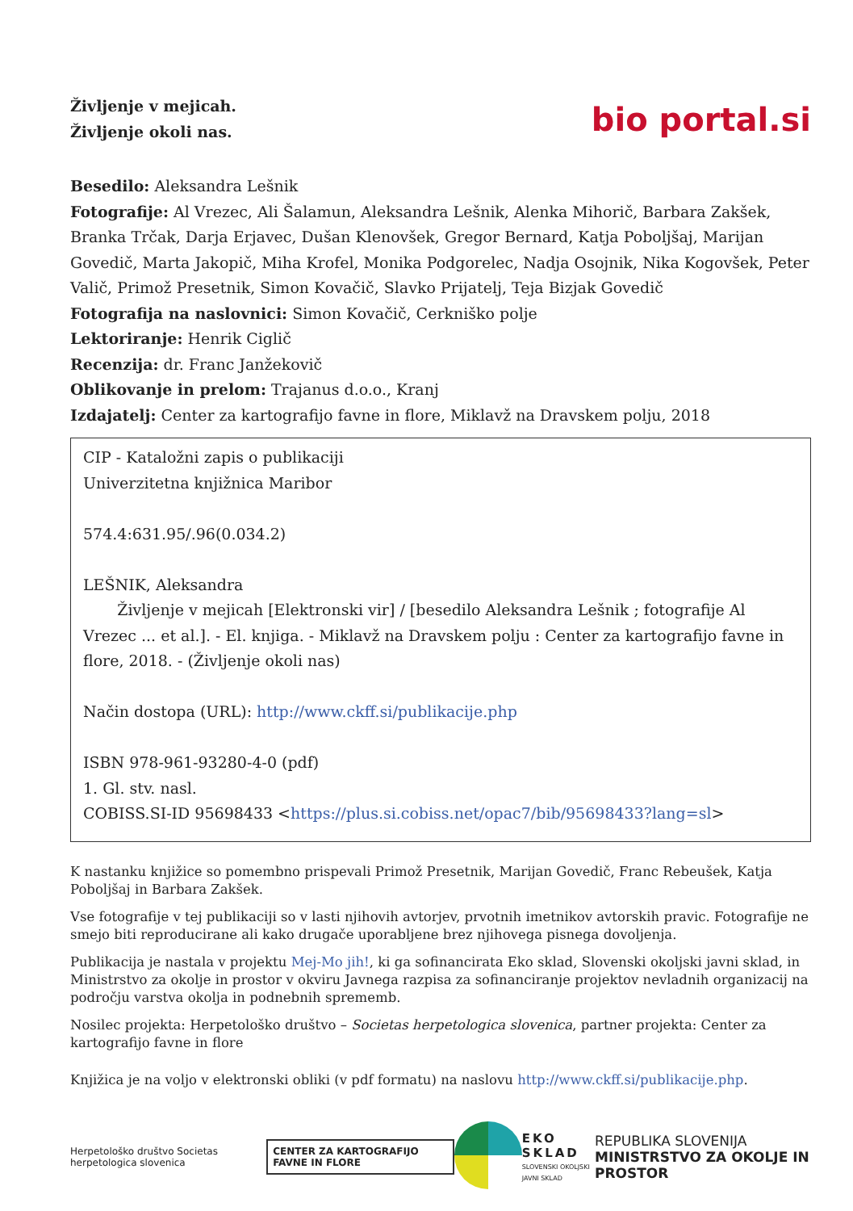Življenje v mejicah.
Življenje okoli nas.
bio portal.si
Besedilo: Aleksandra Lešnik
Fotografije: Al Vrezec, Ali Šalamun, Aleksandra Lešnik, Alenka Mihorič, Barbara Zakšek, Branka Trčak, Darja Erjavec, Dušan Klenovšek, Gregor Bernard, Katja Poboljšaj, Marijan Govedič, Marta Jakopič, Miha Krofel, Monika Podgorelec, Nadja Osojnik, Nika Kogovšek, Peter Valič, Primož Presetnik, Simon Kovačič, Slavko Prijatelj, Teja Bizjak Govedič
Fotografija na naslovnici: Simon Kovačič, Cerkniško polje
Lektoriranje: Henrik Ciglič
Recenzija: dr. Franc Janžekovič
Oblikovanje in prelom: Trajanus d.o.o., Kranj
Izdajatelj: Center za kartografijo favne in flore, Miklavž na Dravskem polju, 2018
CIP - Kataložni zapis o publikaciji
Univerzitetna knjižnica Maribor
574.4:631.95/.96(0.034.2)
LEŠNIK, Aleksandra
Življenje v mejicah [Elektronski vir] / [besedilo Aleksandra Lešnik ; fotografije Al Vrezec ... et al.]. - El. knjiga. - Miklavž na Dravskem polju : Center za kartografijo favne in flore, 2018. - (Življenje okoli nas)
Način dostopa (URL): http://www.ckff.si/publikacije.php
ISBN 978-961-93280-4-0 (pdf)
1. Gl. stv. nasl.
COBISS.SI-ID 95698433 <https://plus.si.cobiss.net/opac7/bib/95698433?lang=sl>
K nastanku knjižice so pomembno prispevali Primož Presetnik, Marijan Govedič, Franc Rebeušek, Katja Poboljšaj in Barbara Zakšek.
Vse fotografije v tej publikaciji so v lasti njihovih avtorjev, prvotnih imetnikov avtorskih pravic. Fotografije ne smejo biti reproducirane ali kako drugače uporabljene brez njihovega pisnega dovoljenja.
Publikacija je nastala v projektu Mej-Mo jih!, ki ga sofinancirata Eko sklad, Slovenski okoljski javni sklad, in Ministrstvo za okolje in prostor v okviru Javnega razpisa za sofinanciranje projektov nevladnih organizacij na področju varstva okolja in podnebnih sprememb.
Nosilec projekta: Herpetološko društvo – Societas herpetologica slovenica, partner projekta: Center za kartografijo favne in flore
Knjižica je na voljo v elektronski obliki (v pdf formatu) na naslovu http://www.ckff.si/publikacije.php.
Herpetološko društvo Societas herpetologica slovenica
CENTER ZA KARTOGRAFIJO FAVNE IN FLORE
EKO SKLAD
SLOVENSKI OKOLJSKI
JAVNI SKLAD
REPUBLIKA SLOVENIJA
MINISTRSTVO ZA OKOLJE IN PROSTOR